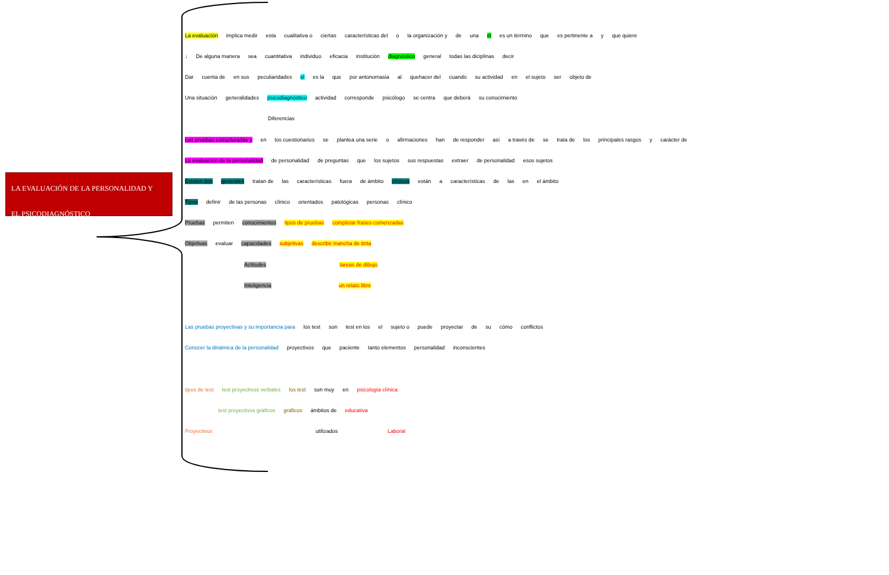LA EVALUACIÓN DE LA PERSONALIDAD Y
EL PSICODIAGNÓSTICO
La evaluación implica medir esta cualitativa o ciertas características del o la organización y de una él es un término que es pertinente a y que quiere
↓ De alguna manera sea cuantitativa individuo eficacia institución diagnóstico general todas las diciplinas decir
Dar cuenta de en sus peculiaridades el es la que por antonomasia al quehacer del cuando su actividad en el sujeto ser objeto de
Una situación generalidades psicodiagnóstico actividad corresponde psicólogo se centra que deberá su conocimiento
Diferencias
Las pruebas estructuradas y en los cuestionarios se plantea una serie o afirmaciones han de responder así a través de se trata de los principales rasgos y carácter de
La evaluación de la personalidad de personalidad de preguntas que los sujetos sus respuestas extraer de personalidad esos sujetos
Existen dos generales tratan de las características fuera de ámbito clínicos están a características de las en el ámbito
Tipos definir de las personas clínico orientados patológicas personas clínico
Pruebas permiten conocimientos tipos de pruebas completar frases comenzadas
Objetivas evaluar capacidades subjetivas describir mancha de tinta
Actitudes tareas de dibujo
Inteligencia un relato libre
Las pruebas proyectivas y su importancia para los test son test en los el sujeto o puede proyectar de su cómo conflictos
Conocer la dinámica de la personalidad proyectivos que paciente tanto elementos personalidad inconscientes
tipos de test test proyectivos verbales los test son muy en psicología clínica
test proyectivos gráficos gráficos ámbitos de educativa
Proyectivos utilizados Laboral